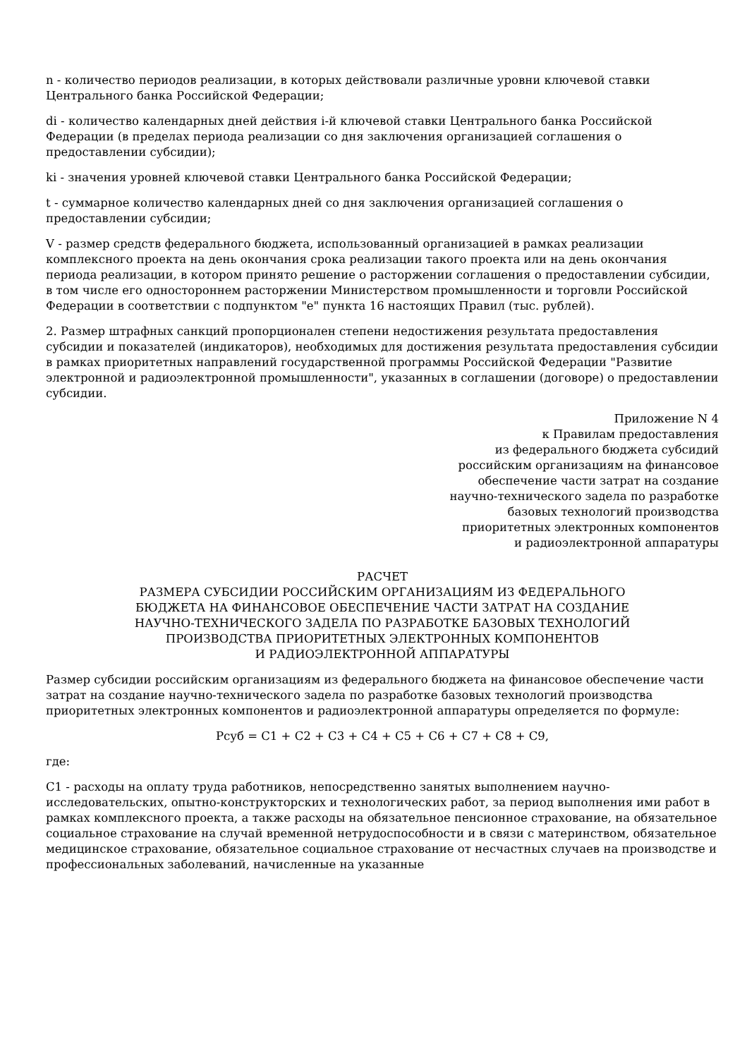n - количество периодов реализации, в которых действовали различные уровни ключевой ставки Центрального банка Российской Федерации;
di - количество календарных дней действия i-й ключевой ставки Центрального банка Российской Федерации (в пределах периода реализации со дня заключения организацией соглашения о предоставлении субсидии);
ki - значения уровней ключевой ставки Центрального банка Российской Федерации;
t - суммарное количество календарных дней со дня заключения организацией соглашения о предоставлении субсидии;
V - размер средств федерального бюджета, использованный организацией в рамках реализации комплексного проекта на день окончания срока реализации такого проекта или на день окончания периода реализации, в котором принято решение о расторжении соглашения о предоставлении субсидии, в том числе его одностороннем расторжении Министерством промышленности и торговли Российской Федерации в соответствии с подпунктом "е" пункта 16 настоящих Правил (тыс. рублей).
2. Размер штрафных санкций пропорционален степени недостижения результата предоставления субсидии и показателей (индикаторов), необходимых для достижения результата предоставления субсидии в рамках приоритетных направлений государственной программы Российской Федерации "Развитие электронной и радиоэлектронной промышленности", указанных в соглашении (договоре) о предоставлении субсидии.
Приложение N 4
к Правилам предоставления
из федерального бюджета субсидий
российским организациям на финансовое
обеспечение части затрат на создание
научно-технического задела по разработке
базовых технологий производства
приоритетных электронных компонентов
и радиоэлектронной аппаратуры
РАСЧЕТ
РАЗМЕРА СУБСИДИИ РОССИЙСКИМ ОРГАНИЗАЦИЯМ ИЗ ФЕДЕРАЛЬНОГО
БЮДЖЕТА НА ФИНАНСОВОЕ ОБЕСПЕЧЕНИЕ ЧАСТИ ЗАТРАТ НА СОЗДАНИЕ
НАУЧНО-ТЕХНИЧЕСКОГО ЗАДЕЛА ПО РАЗРАБОТКЕ БАЗОВЫХ ТЕХНОЛОГИЙ
ПРОИЗВОДСТВА ПРИОРИТЕТНЫХ ЭЛЕКТРОННЫХ КОМПОНЕНТОВ
И РАДИОЭЛЕКТРОННОЙ АППАРАТУРЫ
Размер субсидии российским организациям из федерального бюджета на финансовое обеспечение части затрат на создание научно-технического задела по разработке базовых технологий производства приоритетных электронных компонентов и радиоэлектронной аппаратуры определяется по формуле:
Рсуб = C1 + C2 + C3 + C4 + C5 + C6 + C7 + C8 + C9,
где:
C1 - расходы на оплату труда работников, непосредственно занятых выполнением научно-исследовательских, опытно-конструкторских и технологических работ, за период выполнения ими работ в рамках комплексного проекта, а также расходы на обязательное пенсионное страхование, на обязательное социальное страхование на случай временной нетрудоспособности и в связи с материнством, обязательное медицинское страхование, обязательное социальное страхование от несчастных случаев на производстве и профессиональных заболеваний, начисленные на указанные